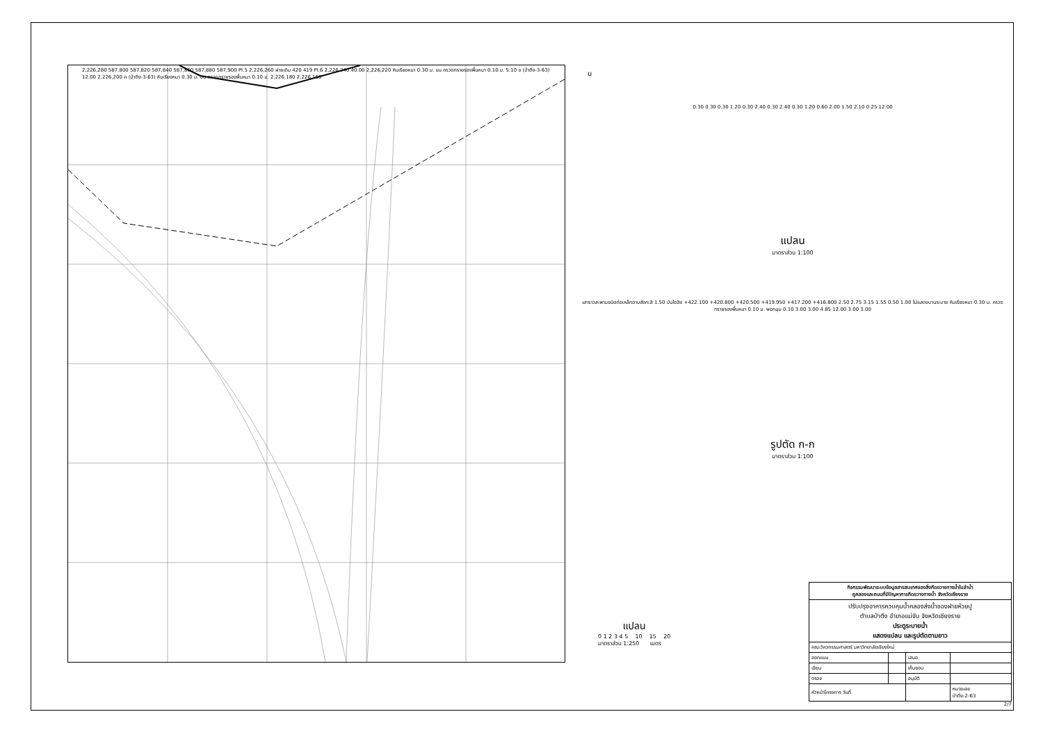2,226,280 587,800 587,820 587,840 587,860 587,880 587,900 PI.5 2,226,260 ฝายเดิม 420 419 PI.6 2,226,240 40.00 2,226,220 หินเรียงหนา 0.30 ม. บน กรวดทรายรองพื้นหนา 0.10 ม. 5.10 ข (ป่าตึง-3-63) 12.00 2,226,200 ค (ป่าตึง-3-63) หินเรียงหนา 0.30 ม. บน กรวดทรายรองพื้นหนา 0.10 ม. 2,226,180 2,226,160
น
0.30 0.30 0.30 1.20 0.30 2.40 0.30 2.40 0.30 1.20 0.60 2.00 1.50 2.10 0.25 12.00
แปลน
มาตราส่วน 1:100
เสาราวสะพานชนิดท่อเหล็กอาบสังกะสี 1.50 บันไดลิง +422.100 +420.800 +420.500 +419.950 +417.200 +416.800 2.50 2.75 3.15 1.55 0.50 1.00 ไม่แสดงบานระบาย หินเรียงหนา 0.30 ม. กรวดทรายรองพื้นหนา 0.10 ม. พอกมุม 0.10 3.00 3.00 4.85 12.00 3.00 3.00
รูปตัด ก-ก
มาตราส่วน 1:100
แปลน
0 1 2 3 4 5 10 15 20
มาตราส่วน 1:250 เมตร
| กิจกรรมพัฒนาระบบข้อมูลสารสนเทศของสิ่งกีดขวางทางน้ำในลำน้ำ คูคลองและถนนที่มีปัญหาการกีดขวางทางน้ำ จังหวัดเชียงราย | | | |
| ปรับปรุงอาคารควบคุมน้ำคลองส่งน้ำของฝายห้วยปู ตำบลป่าตึง อำเภอแม่จัน จังหวัดเชียงราย ประตูระบายน้ำ แสดงแปลน และรูปตัดตามยาว | | | |
| คณะวิศวกรรมศาสตร์ มหาวิทยาลัยเชียงใหม่ | | | |
| ออกแบบ | | เสนอ | |
| เขียน | | เห็นชอบ | |
| ตรวจ | | อนุมัติ | |
| หัวหน้าโครงการ วันที่ | | | หมายเลข ป่าตึง-2-63 |
2/7